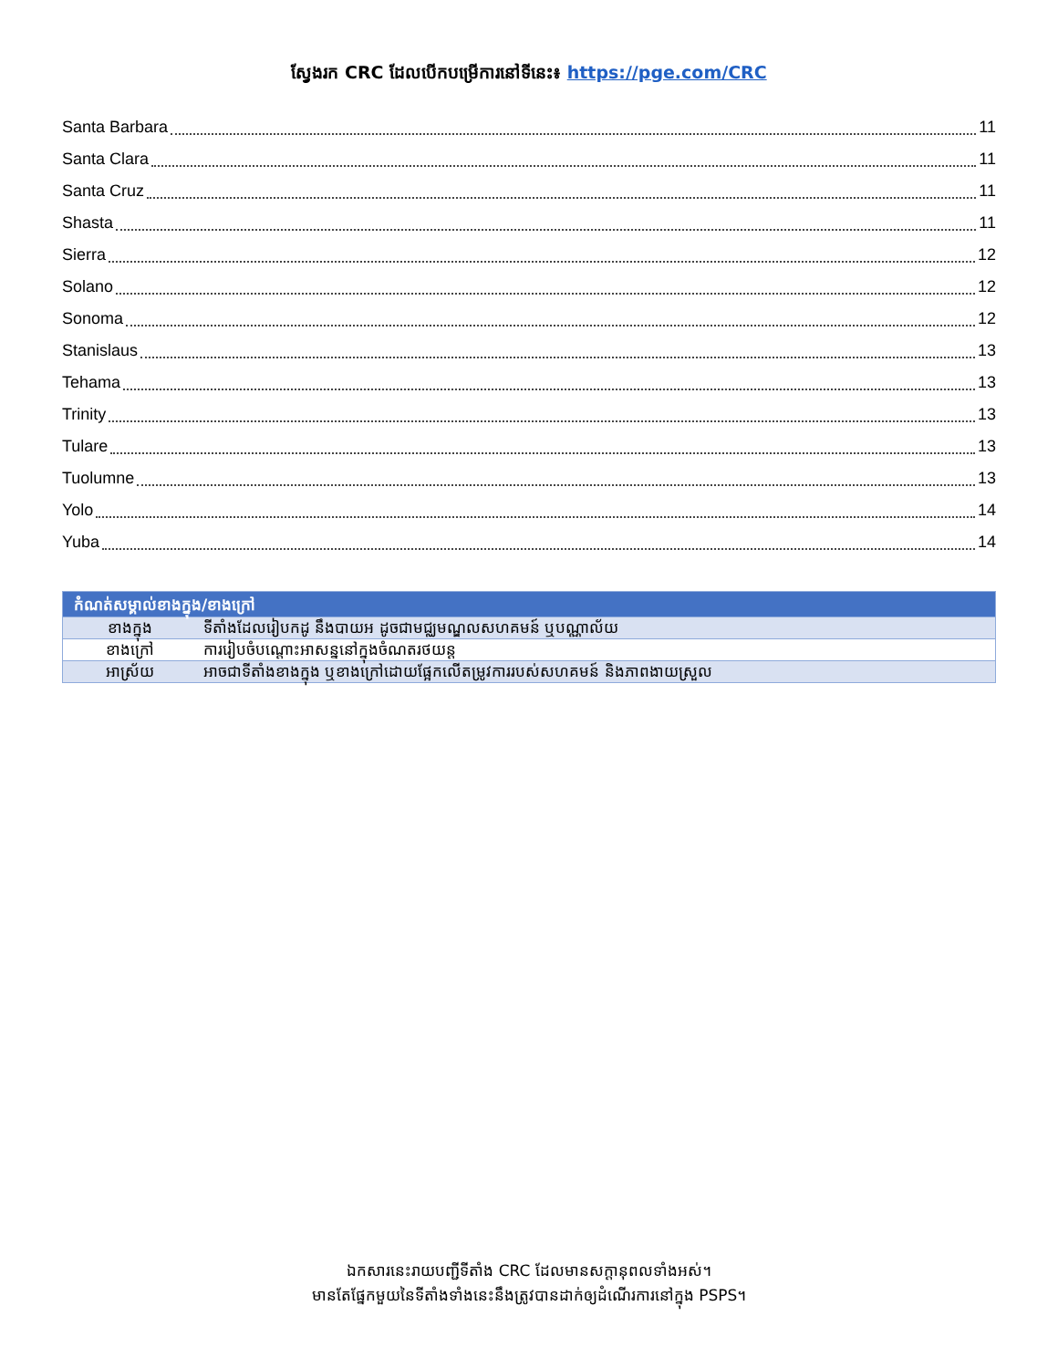ស្វែងរក CRC ដែលបើកបម្រើការនៅទីនេះ៖ https://pge.com/CRC
Santa Barbara 11
Santa Clara 11
Santa Cruz 11
Shasta 11
Sierra 12
Solano 12
Sonoma 12
Stanislaus 13
Tehama 13
Trinity 13
Tulare 13
Tuolumne 13
Yolo 14
Yuba 14
| កំណត់សម្គាល់ខាងក្នុង/ខាងក្រៅ | |
| --- | --- |
| ខាងក្នុង | ទីតាំងដែលរៀបកដូ នឹងបាយអ ដូចជាមជ្ឈមណ្ឌលសហគមន៍ ឬបណ្ណាល័យ |
| ខាងក្រៅ | ការរៀបចំបណ្តោះអាសន្ននៅក្នុងចំណតរថយន្ត |
| អាស្រ័យ | អាចជាទីតាំងខាងក្នុង ឬខាងក្រៅដោយផ្អែកលើតម្រូវការរបស់សហគមន៍ និងភាពងាយស្រួល |
ឯកសារនេះរាយបញ្ជីទីតាំង CRC ដែលមានសក្តានុពលទាំងអស់។
មានតែផ្នែកមួយនៃទីតាំងទាំងនេះនឹងត្រូវបានដាក់ឲ្យដំណើរការនៅក្នុង PSPS។